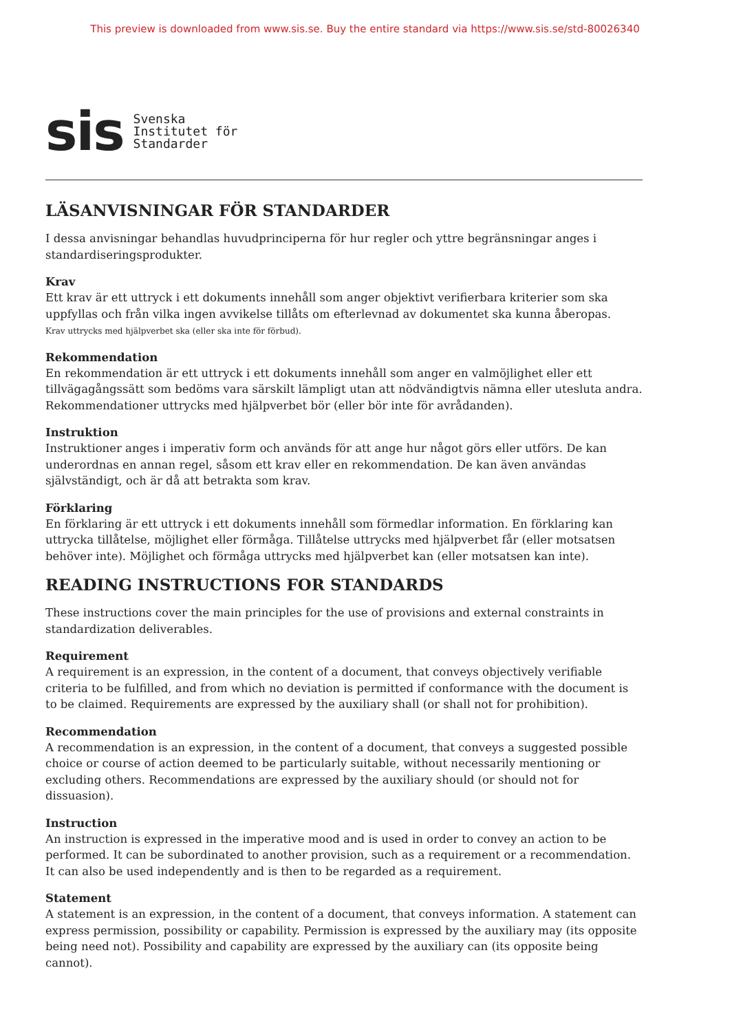This preview is downloaded from www.sis.se. Buy the entire standard via https://www.sis.se/std-80026340
sis
Svenska
Institutet för
Standarder
LÄSANVISNINGAR FÖR STANDARDER
I dessa anvisningar behandlas huvudprinciperna för hur regler och yttre begränsningar anges i standardiseringsprodukter.
Krav
Ett krav är ett uttryck i ett dokuments innehåll som anger objektivt verifierbara kriterier som ska uppfyllas och från vilka ingen avvikelse tillåts om efterlevnad av dokumentet ska kunna åberopas.
Krav uttrycks med hjälpverbet ska (eller ska inte för förbud).
Rekommendation
En rekommendation är ett uttryck i ett dokuments innehåll som anger en valmöjlighet eller ett tillvägagångssätt som bedöms vara särskilt lämpligt utan att nödvändigtvis nämna eller utesluta andra. Rekommendationer uttrycks med hjälpverbet bör (eller bör inte för avrådanden).
Instruktion
Instruktioner anges i imperativ form och används för att ange hur något görs eller utförs. De kan underordnas en annan regel, såsom ett krav eller en rekommendation. De kan även användas självständigt, och är då att betrakta som krav.
Förklaring
En förklaring är ett uttryck i ett dokuments innehåll som förmedlar information. En förklaring kan uttrycka tillåtelse, möjlighet eller förmåga. Tillåtelse uttrycks med hjälpverbet får (eller motsatsen behöver inte). Möjlighet och förmåga uttrycks med hjälpverbet kan (eller motsatsen kan inte).
READING INSTRUCTIONS FOR STANDARDS
These instructions cover the main principles for the use of provisions and external constraints in standardization deliverables.
Requirement
A requirement is an expression, in the content of a document, that conveys objectively verifiable criteria to be fulfilled, and from which no deviation is permitted if conformance with the document is to be claimed. Requirements are expressed by the auxiliary shall (or shall not for prohibition).
Recommendation
A recommendation is an expression, in the content of a document, that conveys a suggested possible choice or course of action deemed to be particularly suitable, without necessarily mentioning or excluding others. Recommendations are expressed by the auxiliary should (or should not for dissuasion).
Instruction
An instruction is expressed in the imperative mood and is used in order to convey an action to be performed. It can be subordinated to another provision, such as a requirement or a recommendation. It can also be used independently and is then to be regarded as a requirement.
Statement
A statement is an expression, in the content of a document, that conveys information. A statement can express permission, possibility or capability. Permission is expressed by the auxiliary may (its opposite being need not). Possibility and capability are expressed by the auxiliary can (its opposite being cannot).